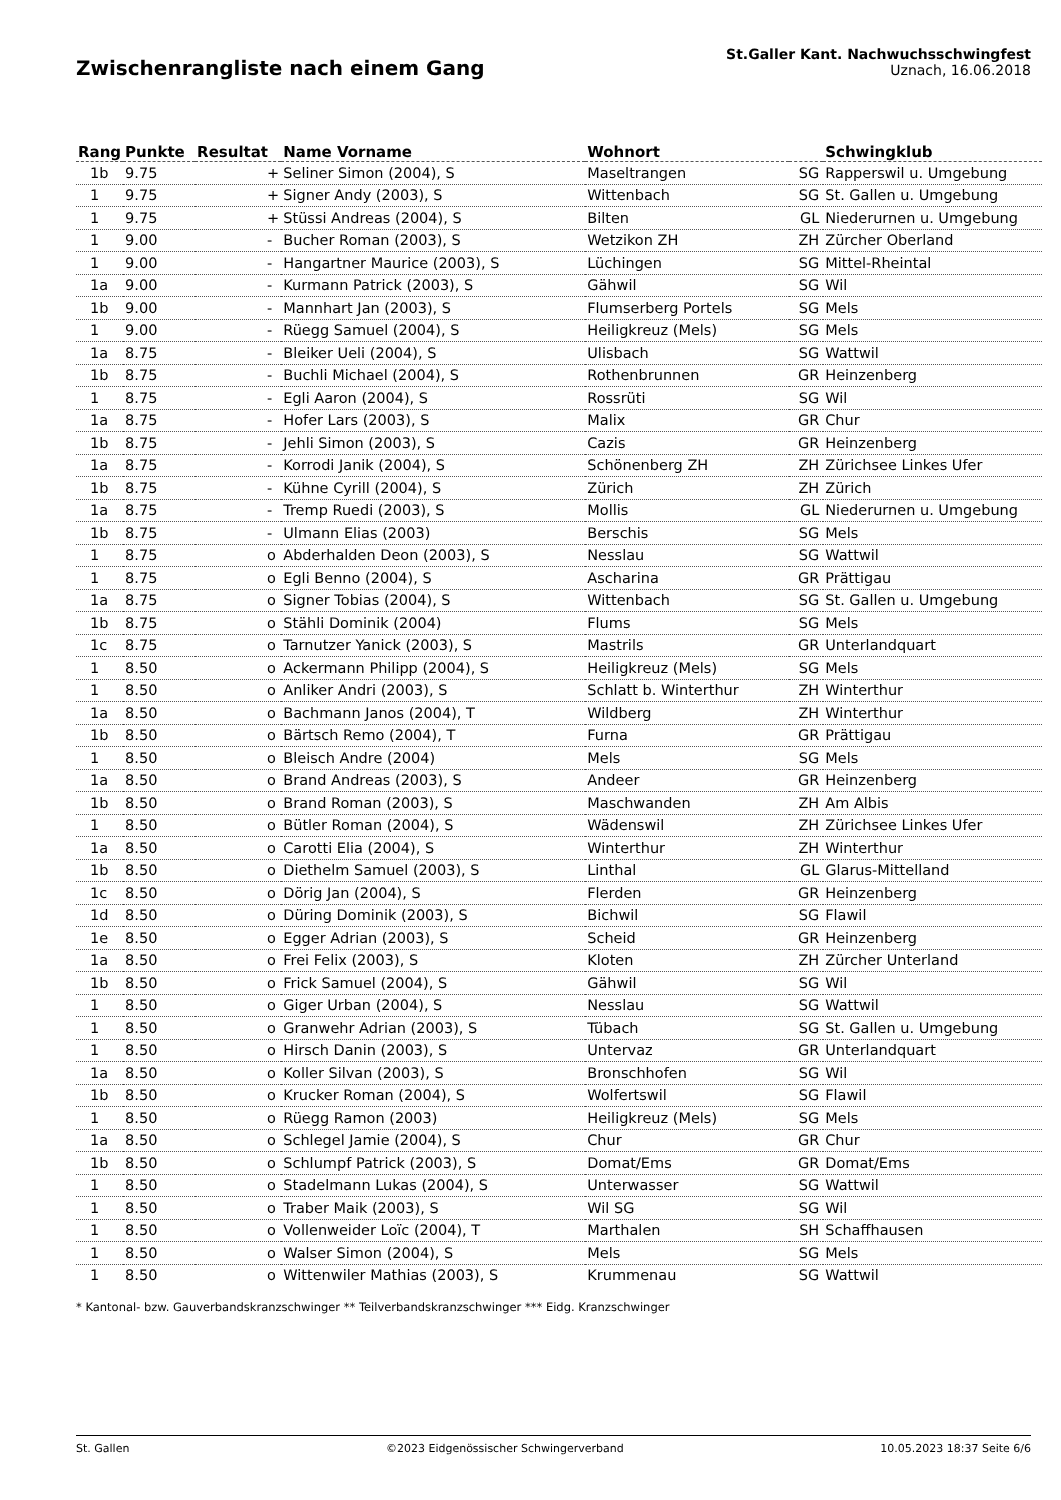Zwischenrangliste nach einem Gang
St.Galler Kant. Nachwuchsschwingfest
Uznach, 16.06.2018
| Rang | Punkte | Resultat | Name Vorname | Wohnort | | Schwingklub |
| --- | --- | --- | --- | --- | --- | --- |
| 1b | 9.75 | + | Seliner Simon (2004), S | Maseltrangen | SG | Rapperswil u. Umgebung |
| 1 | 9.75 | + | Signer Andy (2003), S | Wittenbach | SG | St. Gallen u. Umgebung |
| 1 | 9.75 | + | Stüssi Andreas (2004), S | Bilten | GL | Niederurnen u. Umgebung |
| 1 | 9.00 | - | Bucher Roman (2003), S | Wetzikon ZH | ZH | Zürcher Oberland |
| 1 | 9.00 | - | Hangartner Maurice (2003), S | Lüchingen | SG | Mittel-Rheintal |
| 1a | 9.00 | - | Kurmann Patrick (2003), S | Gähwil | SG | Wil |
| 1b | 9.00 | - | Mannhart Jan (2003), S | Flumserberg Portels | SG | Mels |
| 1 | 9.00 | - | Rüegg Samuel (2004), S | Heiligkreuz (Mels) | SG | Mels |
| 1a | 8.75 | - | Bleiker Ueli (2004), S | Ulisbach | SG | Wattwil |
| 1b | 8.75 | - | Buchli Michael (2004), S | Rothenbrunnen | GR | Heinzenberg |
| 1 | 8.75 | - | Egli Aaron (2004), S | Rossrüti | SG | Wil |
| 1a | 8.75 | - | Hofer Lars (2003), S | Malix | GR | Chur |
| 1b | 8.75 | - | Jehli Simon (2003), S | Cazis | GR | Heinzenberg |
| 1a | 8.75 | - | Korrodi Janik (2004), S | Schönenberg ZH | ZH | Zürichsee Linkes Ufer |
| 1b | 8.75 | - | Kühne Cyrill (2004), S | Zürich | ZH | Zürich |
| 1a | 8.75 | - | Tremp Ruedi (2003), S | Mollis | GL | Niederurnen u. Umgebung |
| 1b | 8.75 | - | Ulmann Elias (2003) | Berschis | SG | Mels |
| 1 | 8.75 | o | Abderhalden Deon (2003), S | Nesslau | SG | Wattwil |
| 1 | 8.75 | o | Egli Benno (2004), S | Ascharina | GR | Prättigau |
| 1a | 8.75 | o | Signer Tobias (2004), S | Wittenbach | SG | St. Gallen u. Umgebung |
| 1b | 8.75 | o | Stähli Dominik (2004) | Flums | SG | Mels |
| 1c | 8.75 | o | Tarnutzer Yanick (2003), S | Mastrils | GR | Unterlandquart |
| 1 | 8.50 | o | Ackermann Philipp (2004), S | Heiligkreuz (Mels) | SG | Mels |
| 1 | 8.50 | o | Anliker Andri (2003), S | Schlatt b. Winterthur | ZH | Winterthur |
| 1a | 8.50 | o | Bachmann Janos (2004), T | Wildberg | ZH | Winterthur |
| 1b | 8.50 | o | Bärtsch Remo (2004), T | Furna | GR | Prättigau |
| 1 | 8.50 | o | Bleisch Andre (2004) | Mels | SG | Mels |
| 1a | 8.50 | o | Brand Andreas (2003), S | Andeer | GR | Heinzenberg |
| 1b | 8.50 | o | Brand Roman (2003), S | Maschwanden | ZH | Am Albis |
| 1 | 8.50 | o | Bütler Roman (2004), S | Wädenswil | ZH | Zürichsee Linkes Ufer |
| 1a | 8.50 | o | Carotti Elia (2004), S | Winterthur | ZH | Winterthur |
| 1b | 8.50 | o | Diethelm Samuel (2003), S | Linthal | GL | Glarus-Mittelland |
| 1c | 8.50 | o | Dörig Jan (2004), S | Flerden | GR | Heinzenberg |
| 1d | 8.50 | o | Düring Dominik (2003), S | Bichwil | SG | Flawil |
| 1e | 8.50 | o | Egger Adrian (2003), S | Scheid | GR | Heinzenberg |
| 1a | 8.50 | o | Frei Felix (2003), S | Kloten | ZH | Zürcher Unterland |
| 1b | 8.50 | o | Frick Samuel (2004), S | Gähwil | SG | Wil |
| 1 | 8.50 | o | Giger Urban (2004), S | Nesslau | SG | Wattwil |
| 1 | 8.50 | o | Granwehr Adrian (2003), S | Tübach | SG | St. Gallen u. Umgebung |
| 1 | 8.50 | o | Hirsch Danin (2003), S | Untervaz | GR | Unterlandquart |
| 1a | 8.50 | o | Koller Silvan (2003), S | Bronschhofen | SG | Wil |
| 1b | 8.50 | o | Krucker Roman (2004), S | Wolfertswil | SG | Flawil |
| 1 | 8.50 | o | Rüegg Ramon (2003) | Heiligkreuz (Mels) | SG | Mels |
| 1a | 8.50 | o | Schlegel Jamie (2004), S | Chur | GR | Chur |
| 1b | 8.50 | o | Schlumpf Patrick (2003), S | Domat/Ems | GR | Domat/Ems |
| 1 | 8.50 | o | Stadelmann Lukas (2004), S | Unterwasser | SG | Wattwil |
| 1 | 8.50 | o | Traber Maik (2003), S | Wil SG | SG | Wil |
| 1 | 8.50 | o | Vollenweider Loïc (2004), T | Marthalen | SH | Schaffhausen |
| 1 | 8.50 | o | Walser Simon (2004), S | Mels | SG | Mels |
| 1 | 8.50 | o | Wittenwiler Mathias (2003), S | Krummenau | SG | Wattwil |
* Kantonal- bzw. Gauverbandskranzschwinger ** Teilverbandskranzschwinger *** Eidg. Kranzschwinger
St. Gallen ©2023 Eidgenössischer Schwingerverband 10.05.2023 18:37 Seite 6/6